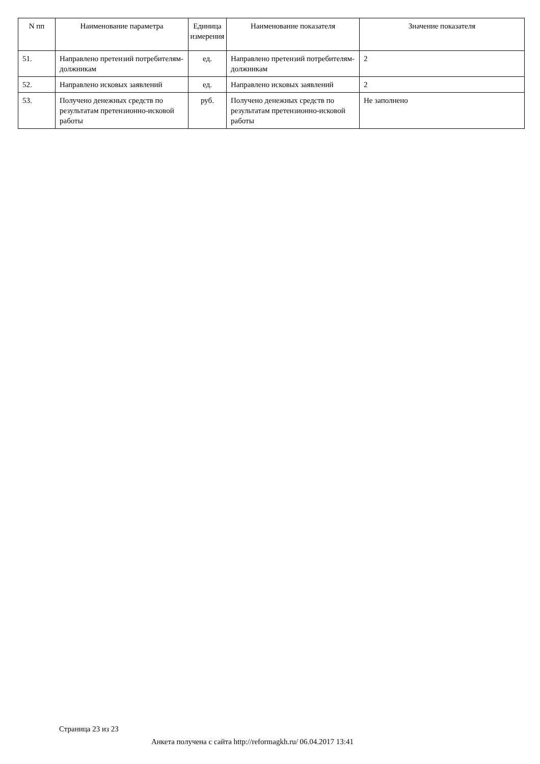| N пп | Наименование параметра | Единица измерения | Наименование показателя | Значение показателя |
| --- | --- | --- | --- | --- |
| 51. | Направлено претензий потребителям-должникам | ед. | Направлено претензий потребителям-должникам | 2 |
| 52. | Направлено исковых заявлений | ед. | Направлено исковых заявлений | 2 |
| 53. | Получено денежных средств по результатам претензионно-исковой работы | руб. | Получено денежных средств по результатам претензионно-исковой работы | Не заполнено |
Страница 23 из 23
Анкета получена с сайта http://reformagkh.ru/ 06.04.2017 13:41